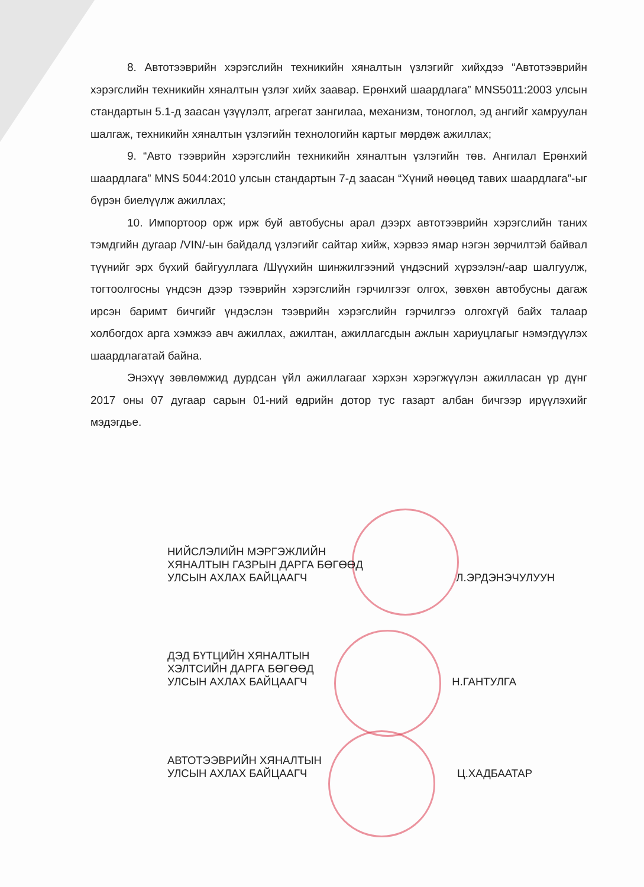8. Автотээврийн хэрэгслийн техникийн хяналтын үзлэгийг хийхдээ “Автотээврийн хэрэгслийн техникийн хяналтын үзлэг хийх заавар. Ерөнхий шаардлага” MNS5011:2003 улсын стандартын 5.1-д заасан үзүүлэлт, агрегат зангилаа, механизм, тоноглол, эд ангийг хамруулан шалгаж, техникийн хяналтын үзлэгийн технологийн картыг мөрдөж ажиллах;
9. “Авто тээврийн хэрэгслийн техникийн хяналтын үзлэгийн төв. Ангилал Ерөнхий шаардлага” MNS 5044:2010 улсын стандартын 7-д заасан “Хүний нөөцөд тавих шаардлага”-ыг бүрэн биелүүлж ажиллах;
10. Импортоор орж ирж буй автобусны арал дээрх автотээврийн хэрэгслийн таних тэмдгийн дугаар /VIN/-ын байдалд үзлэгийг сайтар хийж, хэрвээ ямар нэгэн зөрчилтэй байвал түүнийг эрх бүхий байгууллага /Шүүхийн шинжилгээний үндэсний хүрээлэн/-аар шалгуулж, тогтоолгосны үндсэн дээр тээврийн хэрэгслийн гэрчилгээг олгох, зөвхөн автобусны дагаж ирсэн баримт бичгийг үндэслэн тээврийн хэрэгслийн гэрчилгээ олгохгүй байх талаар холбогдох арга хэмжээ авч ажиллах, ажилтан, ажиллагсдын ажлын хариуцлагыг нэмэгдүүлэх шаардлагатай байна.
Энэхүү зөвлөмжид дурдсан үйл ажиллагааг хэрхэн хэрэгжүүлэн ажилласан үр дүнг 2017 оны 07 дугаар сарын 01-ний өдрийн дотор тус газарт албан бичгээр ирүүлэхийг мэдэгдье.
НИЙСЛЭЛИЙН МЭРГЭЖЛИЙН
ХЯНАЛТЫН ГАЗРЫН ДАРГА БӨГӨӨД
УЛСЫН АХЛАХ БАЙЦААГЧ Л.ЭРДЭНЭЧУЛУУН
ДЭД БҮТЦИЙН ХЯНАЛТЫН
ХЭЛТСИЙН ДАРГА БӨГӨӨД
УЛСЫН АХЛАХ БАЙЦААГЧ Н.ГАНТУЛГА
АВТОТЭЭВРИЙН ХЯНАЛТЫН
УЛСЫН АХЛАХ БАЙЦААГЧ Ц.ХАДБААТАР